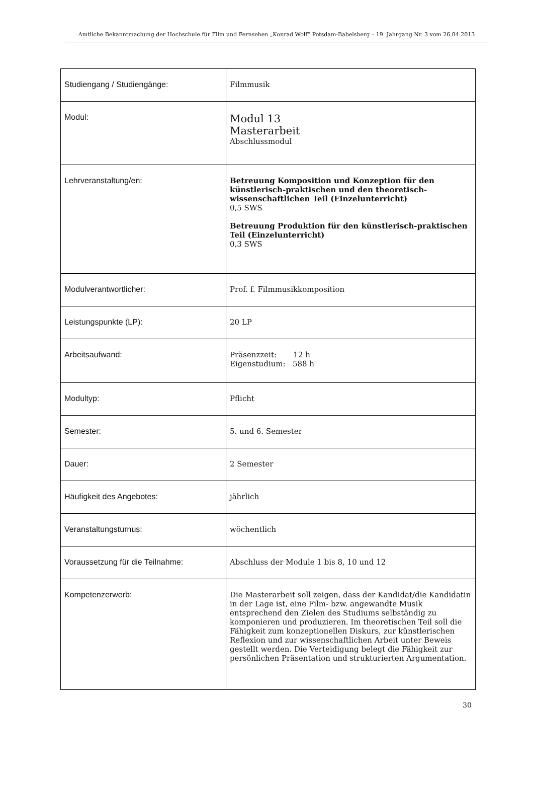Amtliche Bekanntmachung der Hochschule für Film und Fernsehen „Konrad Wolf“ Potsdam-Babelsberg – 19. Jahrgang Nr. 3 vom 26.04.2013
| Studiengang / Studiengänge: | Filmmusik |
| Modul: | Modul 13 Masterarbeit Abschlussmodul |
| Lehrveranstaltung/en: | Betreuung Komposition und Konzeption für den künstlerisch-praktischen und den theoretisch-wissenschaftlichen Teil (Einzelunterricht) 0,5 SWS Betreuung Produktion für den künstlerisch-praktischen Teil (Einzelunterricht) 0,3 SWS |
| Modulverantwortlicher: | Prof. f. Filmmusikkomposition |
| Leistungspunkte (LP): | 20 LP |
| Arbeitsaufwand: | Präsenzzeit: 12 h Eigenstudium: 588 h |
| Modultyp: | Pflicht |
| Semester: | 5. und 6. Semester |
| Dauer: | 2 Semester |
| Häufigkeit des Angebotes: | jährlich |
| Veranstaltungsturnus: | wöchentlich |
| Voraussetzung für die Teilnahme: | Abschluss der Module 1 bis 8, 10 und 12 |
| Kompetenzerwerb: | Die Masterarbeit soll zeigen, dass der Kandidat/die Kandidatin in der Lage ist, eine Film- bzw. angewandte Musik entsprechend den Zielen des Studiums selbständig zu komponieren und produzieren. Im theoretischen Teil soll die Fähigkeit zum konzeptionellen Diskurs, zur künstlerischen Reflexion und zur wissenschaftlichen Arbeit unter Beweis gestellt werden. Die Verteidigung belegt die Fähigkeit zur persönlichen Präsentation und strukturierten Argumentation. |
30